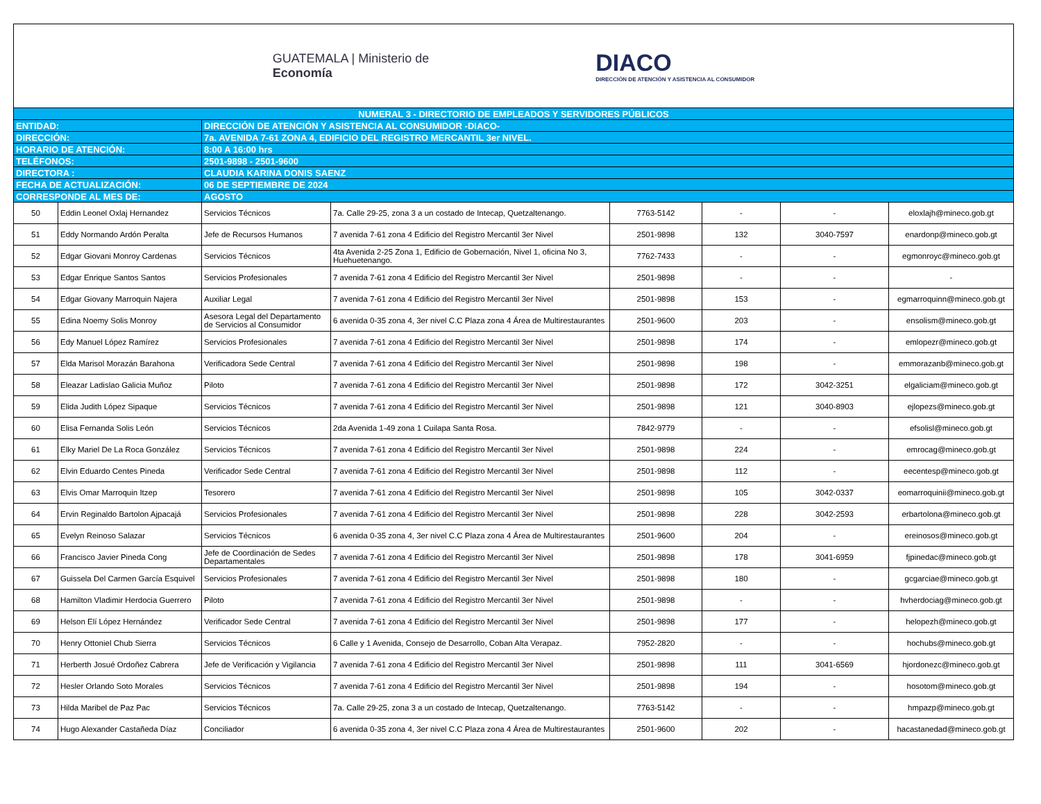GUATEMALA | Ministerio de
Economía
DIACO
DIRECCIÓN DE ATENCIÓN Y ASISTENCIA AL CONSUMIDOR
| NUMERAL 3 - DIRECTORIO DE EMPLEADOS Y SERVIDORES PÚBLICOS | | | | | | | |
| ENTIDAD: | | DIRECCIÓN DE ATENCIÓN Y ASISTENCIA AL CONSUMIDOR -DIACO- | | | | | |
| DIRECCIÓN: | | 7a. AVENIDA 7-61 ZONA 4, EDIFICIO DEL REGISTRO MERCANTIL 3er NIVEL. | | | | | |
| HORARIO DE ATENCIÓN: | | 8:00 A 16:00 hrs | | | | | |
| TELÉFONOS: | | 2501-9898 - 2501-9600 | | | | | |
| DIRECTORA : | | CLAUDIA KARINA DONIS SAENZ | | | | | |
| FECHA DE ACTUALIZACIÓN: | | 06 DE SEPTIEMBRE DE 2024 | | | | | |
| CORRESPONDE AL MES DE: | | AGOSTO | | | | | |
| 50 | Eddin Leonel Oxlaj Hernandez | Servicios Técnicos | 7a. Calle 29-25, zona 3 a un costado de Intecap, Quetzaltenango. | 7763-5142 | - | - | eloxlajh@mineco.gob.gt |
| 51 | Eddy Normando Ardón Peralta | Jefe de Recursos Humanos | 7 avenida 7-61 zona 4 Edificio del Registro Mercantil 3er Nivel | 2501-9898 | 132 | 3040-7597 | enardonp@mineco.gob.gt |
| 52 | Edgar Giovani Monroy Cardenas | Servicios Técnicos | 4ta Avenida 2-25 Zona 1, Edificio de Gobernación, Nivel 1, oficina No 3, Huehuetenango. | 7762-7433 | - | - | egmonroyc@mineco.gob.gt |
| 53 | Edgar Enrique Santos Santos | Servicios Profesionales | 7 avenida 7-61 zona 4 Edificio del Registro Mercantil 3er Nivel | 2501-9898 | - | - | - |
| 54 | Edgar Giovany Marroquin Najera | Auxiliar Legal | 7 avenida 7-61 zona 4 Edificio del Registro Mercantil 3er Nivel | 2501-9898 | 153 | - | egmarroquinn@mineco.gob.gt |
| 55 | Edina Noemy Solis Monroy | Asesora Legal del Departamento de Servicios al Consumidor | 6 avenida 0-35 zona 4, 3er nivel C.C Plaza zona 4 Área de Multirestaurantes | 2501-9600 | 203 | - | ensolism@mineco.gob.gt |
| 56 | Edy Manuel López Ramírez | Servicios Profesionales | 7 avenida 7-61 zona 4 Edificio del Registro Mercantil 3er Nivel | 2501-9898 | 174 | - | emlopezr@mineco.gob.gt |
| 57 | Elda Marisol Morazán Barahona | Verificadora Sede Central | 7 avenida 7-61 zona 4 Edificio del Registro Mercantil 3er Nivel | 2501-9898 | 198 | - | emmorazanb@mineco.gob.gt |
| 58 | Eleazar Ladislao Galicia Muñoz | Piloto | 7 avenida 7-61 zona 4 Edificio del Registro Mercantil 3er Nivel | 2501-9898 | 172 | 3042-3251 | elgaliciam@mineco.gob.gt |
| 59 | Elida Judith López Sipaque | Servicios Técnicos | 7 avenida 7-61 zona 4 Edificio del Registro Mercantil 3er Nivel | 2501-9898 | 121 | 3040-8903 | ejlopezs@mineco.gob.gt |
| 60 | Elisa Fernanda Solis León | Servicios Técnicos | 2da Avenida 1-49 zona 1 Cuilapa Santa Rosa. | 7842-9779 | - | - | efsolisl@mineco.gob.gt |
| 61 | Elky Mariel De La Roca González | Servicios Técnicos | 7 avenida 7-61 zona 4 Edificio del Registro Mercantil 3er Nivel | 2501-9898 | 224 | - | emrocag@mineco.gob.gt |
| 62 | Elvin Eduardo Centes Pineda | Verificador Sede Central | 7 avenida 7-61 zona 4 Edificio del Registro Mercantil 3er Nivel | 2501-9898 | 112 | - | eecentesp@mineco.gob.gt |
| 63 | Elvis Omar Marroquin Itzep | Tesorero | 7 avenida 7-61 zona 4 Edificio del Registro Mercantil 3er Nivel | 2501-9898 | 105 | 3042-0337 | eomarroquinii@mineco.gob.gt |
| 64 | Ervin Reginaldo Bartolon Ajpacajá | Servicios Profesionales | 7 avenida 7-61 zona 4 Edificio del Registro Mercantil 3er Nivel | 2501-9898 | 228 | 3042-2593 | erbartolona@mineco.gob.gt |
| 65 | Evelyn Reinoso Salazar | Servicios Técnicos | 6 avenida 0-35 zona 4, 3er nivel C.C Plaza zona 4 Área de Multirestaurantes | 2501-9600 | 204 | - | ereinosos@mineco.gob.gt |
| 66 | Francisco Javier Pineda Cong | Jefe de Coordinación de Sedes Departamentales | 7 avenida 7-61 zona 4 Edificio del Registro Mercantil 3er Nivel | 2501-9898 | 178 | 3041-6959 | fjpinedac@mineco.gob.gt |
| 67 | Guissela Del Carmen García Esquivel | Servicios Profesionales | 7 avenida 7-61 zona 4 Edificio del Registro Mercantil 3er Nivel | 2501-9898 | 180 | - | gcgarciae@mineco.gob.gt |
| 68 | Hamilton Vladimir Herdocia Guerrero | Piloto | 7 avenida 7-61 zona 4 Edificio del Registro Mercantil 3er Nivel | 2501-9898 | - | - | hvherdociag@mineco.gob.gt |
| 69 | Helson Elí López Hernández | Verificador Sede Central | 7 avenida 7-61 zona 4 Edificio del Registro Mercantil 3er Nivel | 2501-9898 | 177 | - | helopezh@mineco.gob.gt |
| 70 | Henry Ottoniel Chub Sierra | Servicios Técnicos | 6 Calle y 1 Avenida, Consejo de Desarrollo, Coban Alta Verapaz. | 7952-2820 | - | - | hochubs@mineco.gob.gt |
| 71 | Herberth Josué Ordoñez Cabrera | Jefe de Verificación y Vigilancia | 7 avenida 7-61 zona 4 Edificio del Registro Mercantil 3er Nivel | 2501-9898 | 111 | 3041-6569 | hjordonezc@mineco.gob.gt |
| 72 | Hesler Orlando Soto Morales | Servicios Técnicos | 7 avenida 7-61 zona 4 Edificio del Registro Mercantil 3er Nivel | 2501-9898 | 194 | - | hosotom@mineco.gob.gt |
| 73 | Hilda Maribel de Paz Pac | Servicios Técnicos | 7a. Calle 29-25, zona 3 a un costado de Intecap, Quetzaltenango. | 7763-5142 | - | - | hmpazp@mineco.gob.gt |
| 74 | Hugo Alexander Castañeda Díaz | Conciliador | 6 avenida 0-35 zona 4, 3er nivel C.C Plaza zona 4 Área de Multirestaurantes | 2501-9600 | 202 | - | hacastanedad@mineco.gob.gt |